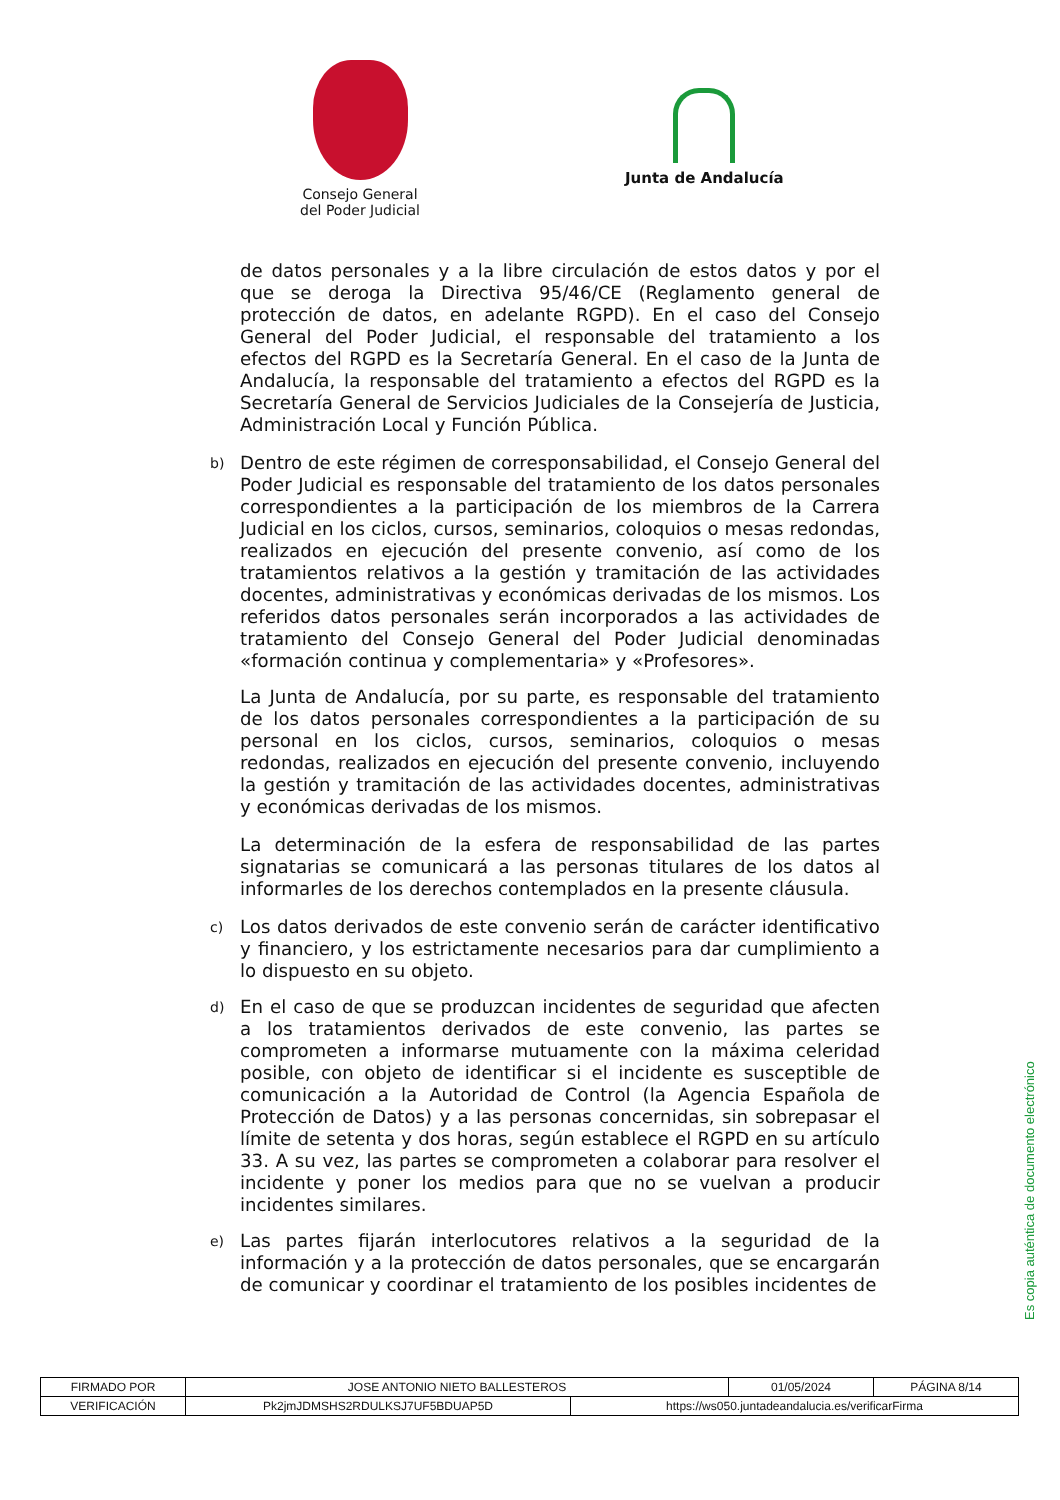Consejo General
del Poder Judicial
Junta de Andalucía
de datos personales y a la libre circulación de estos datos y por el que se deroga la Directiva 95/46/CE (Reglamento general de protección de datos, en adelante RGPD). En el caso del Consejo General del Poder Judicial, el responsable del tratamiento a los efectos del RGPD es la Secretaría General. En el caso de la Junta de Andalucía, la responsable del tratamiento a efectos del RGPD es la Secretaría General de Servicios Judiciales de la Consejería de Justicia, Administración Local y Función Pública.
b)
Dentro de este régimen de corresponsabilidad, el Consejo General del Poder Judicial es responsable del tratamiento de los datos personales correspondientes a la participación de los miembros de la Carrera Judicial en los ciclos, cursos, seminarios, coloquios o mesas redondas, realizados en ejecución del presente convenio, así como de los tratamientos relativos a la gestión y tramitación de las actividades docentes, administrativas y económicas derivadas de los mismos. Los referidos datos personales serán incorporados a las actividades de tratamiento del Consejo General del Poder Judicial denominadas «formación continua y complementaria» y «Profesores».
La Junta de Andalucía, por su parte, es responsable del tratamiento de los datos personales correspondientes a la participación de su personal en los ciclos, cursos, seminarios, coloquios o mesas redondas, realizados en ejecución del presente convenio, incluyendo la gestión y tramitación de las actividades docentes, administrativas y económicas derivadas de los mismos.
La determinación de la esfera de responsabilidad de las partes signatarias se comunicará a las personas titulares de los datos al informarles de los derechos contemplados en la presente cláusula.
c)
Los datos derivados de este convenio serán de carácter identificativo y financiero, y los estrictamente necesarios para dar cumplimiento a lo dispuesto en su objeto.
d)
En el caso de que se produzcan incidentes de seguridad que afecten a los tratamientos derivados de este convenio, las partes se comprometen a informarse mutuamente con la máxima celeridad posible, con objeto de identificar si el incidente es susceptible de comunicación a la Autoridad de Control (la Agencia Española de Protección de Datos) y a las personas concernidas, sin sobrepasar el límite de setenta y dos horas, según establece el RGPD en su artículo 33. A su vez, las partes se comprometen a colaborar para resolver el incidente y poner los medios para que no se vuelvan a producir incidentes similares.
e)
Las partes fijarán interlocutores relativos a la seguridad de la información y a la protección de datos personales, que se encargarán de comunicar y coordinar el tratamiento de los posibles incidentes de
Es copia auténtica de documento electrónico
| FIRMADO POR | JOSE ANTONIO NIETO BALLESTEROS | | 01/05/2024 | PÁGINA 8/14 |
| VERIFICACIÓN | Pk2jmJDMSHS2RDULKSJ7UF5BDUAP5D | https://ws050.juntadeandalucia.es/verificarFirma | | |